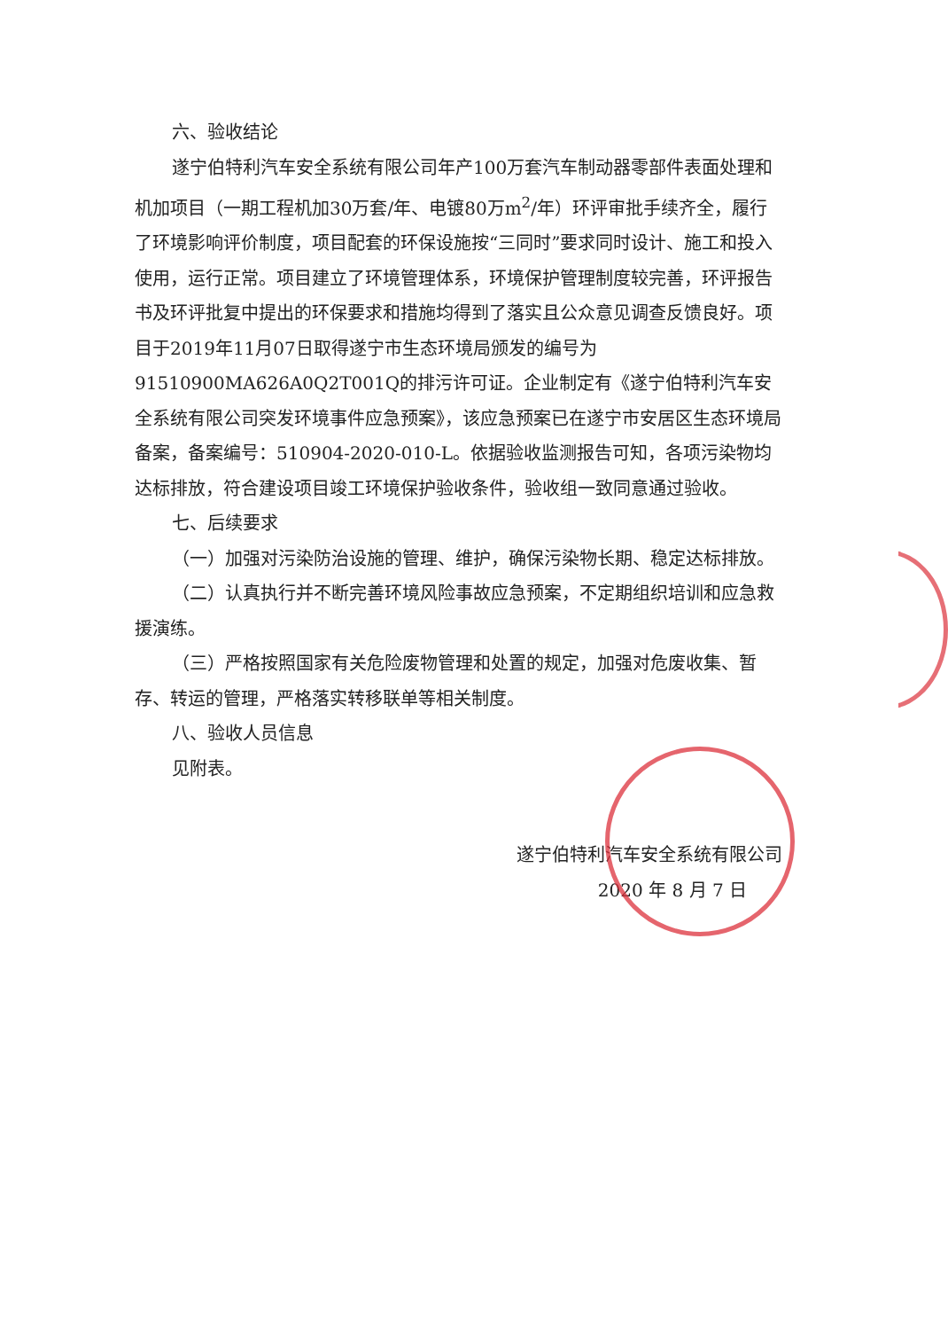六、验收结论
遂宁伯特利汽车安全系统有限公司年产100万套汽车制动器零部件表面处理和机加项目（一期工程机加30万套/年、电镀80万m<sup>2</sup>/年）环评审批手续齐全，履行了环境影响评价制度，项目配套的环保设施按“三同时”要求同时设计、施工和投入使用，运行正常。项目建立了环境管理体系，环境保护管理制度较完善，环评报告书及环评批复中提出的环保要求和措施均得到了落实且公众意见调查反馈良好。项目于2019年11月07日取得遂宁市生态环境局颁发的编号为91510900MA626A0Q2T001Q的排污许可证。企业制定有《遂宁伯特利汽车安全系统有限公司突发环境事件应急预案》，该应急预案已在遂宁市安居区生态环境局备案，备案编号：510904-2020-010-L。依据验收监测报告可知，各项污染物均达标排放，符合建设项目竣工环境保护验收条件，验收组一致同意通过验收。
七、后续要求
（一）加强对污染防治设施的管理、维护，确保污染物长期、稳定达标排放。
（二）认真执行并不断完善环境风险事故应急预案，不定期组织培训和应急救援演练。
（三）严格按照国家有关危险废物管理和处置的规定，加强对危废收集、暂存、转运的管理，严格落实转移联单等相关制度。
八、验收人员信息
见附表。
遂宁伯特利汽车安全系统有限公司
2020 年 8 月 7 日